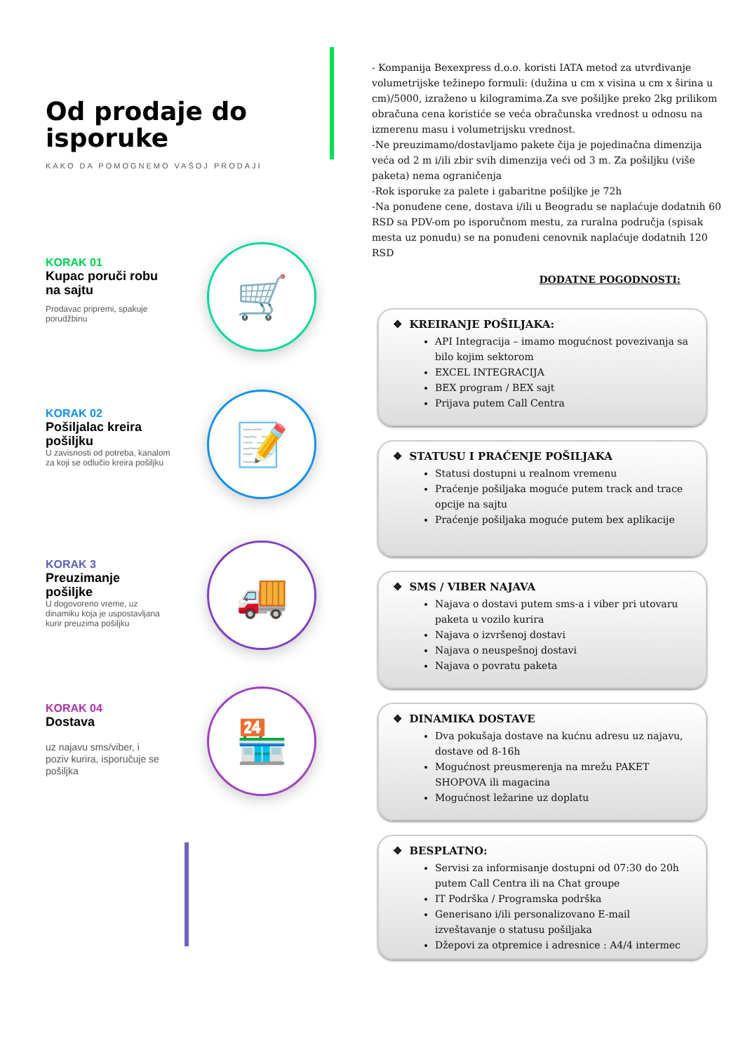🛒
📝
🚚
🏪
Od prodaje do isporuke
KAKO DA POMOGNEMO VAŠOJ PRODAJI
KORAK 01
Kupac poruči robu na sajtu
Prodavac pripremi, spakuje porudžbinu
KORAK 02
Pošiljalac kreira pošiljku
U zavisnosti od potreba, kanalom za koji se odlučio kreira pošiljku
KORAK 3
Preuzimanje pošiljke
U dogovoreno vreme, uz dinamiku koja je uspostavljana kurir preuzima pošiljku
KORAK 04
Dostava
uz najavu sms/viber, i poziv kurira, isporučuje se pošiljka
- Kompanija Bexexpress d.o.o. koristi IATA metod za utvrđivanje volumetrijske težinepo formuli: (dužina u cm x visina u cm x širina u cm)/5000, izraženo u kilogramima.Za sve pošiljke preko 2kg prilikom obračuna cena koristiće se veća obračunska vrednost u odnosu na izmerenu masu i volumetrijsku vrednost.
-Ne preuzimamo/dostavljamo pakete čija je pojedinačna dimenzija veća od 2 m i/ili zbir svih dimenzija veći od 3 m. Za pošiljku (više paketa) nema ograničenja
-Rok isporuke za palete i gabaritne pošiljke je 72h
-Na ponuđene cene, dostava i/ili u Beogradu se naplaćuje dodatnih 60 RSD sa PDV-om po isporučnom mestu, za ruralna područja (spisak mesta uz ponudu) se na ponuđeni cenovnik naplaćuje dodatnih 120 RSD
DODATNE POGODNOSTI:
❖ KREIRANJE POŠILJAKA:
API Integracija – imamo mogućnost povezivanja sa bilo kojim sektorom
EXCEL INTEGRACIJA
BEX program / BEX sajt
Prijava putem Call Centra
❖ STATUSU I PRAĆENJE POŠILJAKA
Statusi dostupni u realnom vremenu
Praćenje pošiljaka moguće putem track and trace opcije na sajtu
Praćenje pošiljaka moguće putem bex aplikacije
❖ SMS / VIBER NAJAVA
Najava o dostavi putem sms-a i viber pri utovaru paketa u vozilo kurira
Najava o izvršenoj dostavi
Najava o neuspešnoj dostavi
Najava o povratu paketa
❖ DINAMIKA DOSTAVE
Dva pokušaja dostave na kućnu adresu uz najavu, dostave od 8-16h
Mogućnost preusmerenja na mrežu PAKET SHOPOVA ili magacina
Mogućnost ležarine uz doplatu
❖ BESPLATNO:
Servisi za informisanje dostupni od 07:30 do 20h putem Call Centra ili na Chat groupe
IT Podrška / Programska podrška
Generisano i/ili personalizovano E-mail izveštavanje o statusu pošiljaka
Džepovi za otpremice i adresnice : A4/4 intermec